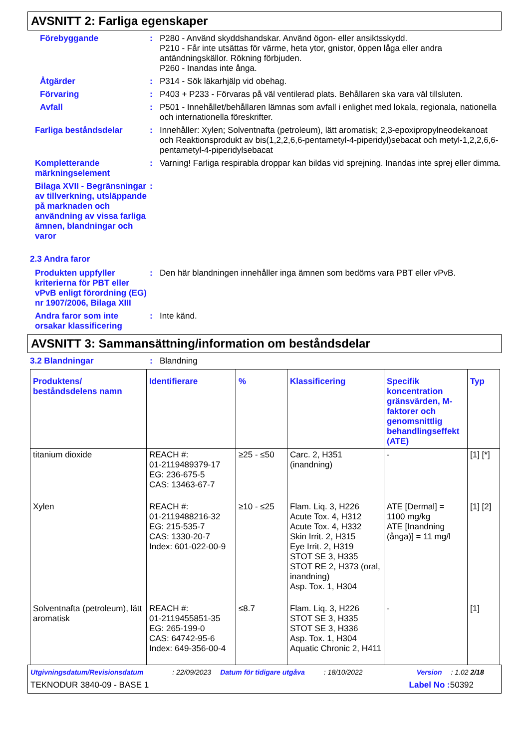AVSNITT 2: Farliga egenskaper
Förebyggande : P280 - Använd skyddshandskar. Använd ögon- eller ansiktsskydd.
P210 - Får inte utsättas för värme, heta ytor, gnistor, öppen låga eller andra antändningskällor. Rökning förbjuden.
P260 - Inandas inte ånga.
Åtgärder : P314 - Sök läkarhjälp vid obehag.
Förvaring : P403 + P233 - Förvaras på väl ventilerad plats. Behållaren ska vara väl tillsluten.
Avfall : P501 - Innehållet/behållaren lämnas som avfall i enlighet med lokala, regionala, nationella och internationella föreskrifter.
Farliga beståndsdelar : Innehåller: Xylen; Solventnafta (petroleum), lätt aromatisk; 2,3-epoxipropylneodekanoat och Reaktionsprodukt av bis(1,2,2,6,6-pentametyl-4-piperidyl)sebacat och metyl-1,2,2,6,6-pentametyl-4-piperidylsebacat
Kompletterande märkningselement
: Varning! Farliga respirabla droppar kan bildas vid sprejning. Inandas inte sprej eller dimma.
Bilaga XVII - Begränsningar av tillverkning, utsläppande på marknaden och användning av vissa farliga ämnen, blandningar och varor
:
2.3 Andra faror
Produkten uppfyller kriterierna för PBT eller vPvB enligt förordning (EG) nr 1907/2006, Bilaga XIII
: Den här blandningen innehåller inga ämnen som bedöms vara PBT eller vPvB.
Andra faror som inte orsakar klassificering
: Inte känd.
AVSNITT 3: Sammansättning/information om beståndsdelar
3.2 Blandningar : Blandning
| Produktens/ beståndsdelens namn | Identifierare | % | Klassificering | Specifik koncentration gränsvärden, M-faktorer och genomsnittlig behandlingseffekt (ATE) | Typ |
| --- | --- | --- | --- | --- | --- |
| titanium dioxide | REACH #: 01-2119489379-17 EG: 236-675-5 CAS: 13463-67-7 | ≥25 - ≤50 | Carc. 2, H351 (inandning) | - | [1] [*] |
| Xylen | REACH #: 01-2119488216-32 EG: 215-535-7 CAS: 1330-20-7 Index: 601-022-00-9 | ≥10 - ≤25 | Flam. Liq. 3, H226 Acute Tox. 4, H312 Acute Tox. 4, H332 Skin Irrit. 2, H315 Eye Irrit. 2, H319 STOT SE 3, H335 STOT RE 2, H373 (oral, inandning) Asp. Tox. 1, H304 | ATE [Dermal] = 1100 mg/kg ATE [Inandning (ånga)] = 11 mg/l | [1] [2] |
| Solventnafta (petroleum), lätt aromatisk | REACH #: 01-2119455851-35 EG: 265-199-0 CAS: 64742-95-6 Index: 649-356-00-4 | ≤8.7 | Flam. Liq. 3, H226 STOT SE 3, H335 STOT SE 3, H336 Asp. Tox. 1, H304 Aquatic Chronic 2, H411 | - | [1] |
Utgivningsdatum/Revisionsdatum: 22/09/2023 Datum för tidigare utgåva: 18/10/2022 Version: 1.02 2/18
TEKNODUR 3840-09 - BASE 1 Label No : 50392